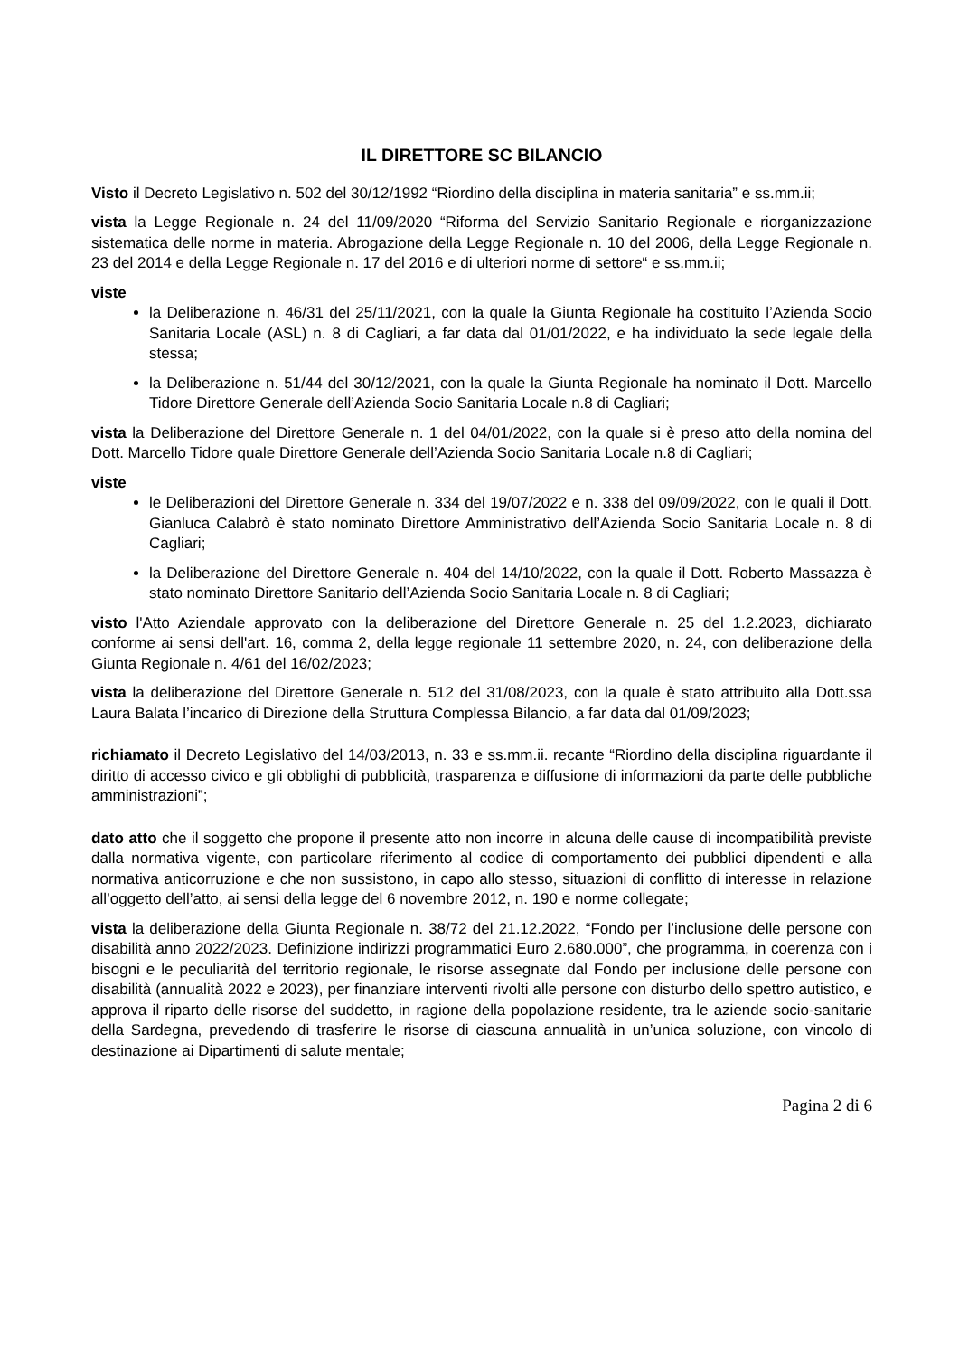IL DIRETTORE SC BILANCIO
Visto il Decreto Legislativo n. 502 del 30/12/1992 “Riordino della disciplina in materia sanitaria” e ss.mm.ii;
vista la Legge Regionale n. 24 del 11/09/2020 “Riforma del Servizio Sanitario Regionale e riorganizzazione sistematica delle norme in materia. Abrogazione della Legge Regionale n. 10 del 2006, della Legge Regionale n. 23 del 2014 e della Legge Regionale n. 17 del 2016 e di ulteriori norme di settore“ e ss.mm.ii;
viste
la Deliberazione n. 46/31 del 25/11/2021, con la quale la Giunta Regionale ha costituito l’Azienda Socio Sanitaria Locale (ASL) n. 8 di Cagliari, a far data dal 01/01/2022, e ha individuato la sede legale della stessa;
la Deliberazione n. 51/44 del 30/12/2021, con la quale la Giunta Regionale ha nominato il Dott. Marcello Tidore Direttore Generale dell’Azienda Socio Sanitaria Locale n.8 di Cagliari;
vista la Deliberazione del Direttore Generale n. 1 del 04/01/2022, con la quale si è preso atto della nomina del Dott. Marcello Tidore quale Direttore Generale dell’Azienda Socio Sanitaria Locale n.8 di Cagliari;
viste
le Deliberazioni del Direttore Generale n. 334 del 19/07/2022 e n. 338 del 09/09/2022, con le quali il Dott. Gianluca Calabrò è stato nominato Direttore Amministrativo dell’Azienda Socio Sanitaria Locale n. 8 di Cagliari;
la Deliberazione del Direttore Generale n. 404 del 14/10/2022, con la quale il Dott. Roberto Massazza è stato nominato Direttore Sanitario dell’Azienda Socio Sanitaria Locale n. 8 di Cagliari;
visto l'Atto Aziendale approvato con la deliberazione del Direttore Generale n. 25 del 1.2.2023, dichiarato conforme ai sensi dell'art. 16, comma 2, della legge regionale 11 settembre 2020, n. 24, con deliberazione della Giunta Regionale n. 4/61 del 16/02/2023;
vista la deliberazione del Direttore Generale n. 512 del 31/08/2023, con la quale è stato attribuito alla Dott.ssa Laura Balata l’incarico di Direzione della Struttura Complessa Bilancio, a far data dal 01/09/2023;
richiamato il Decreto Legislativo del 14/03/2013, n. 33 e ss.mm.ii. recante “Riordino della disciplina riguardante il diritto di accesso civico e gli obblighi di pubblicità, trasparenza e diffusione di informazioni da parte delle pubbliche amministrazioni”;
dato atto che il soggetto che propone il presente atto non incorre in alcuna delle cause di incompatibilità previste dalla normativa vigente, con particolare riferimento al codice di comportamento dei pubblici dipendenti e alla normativa anticorruzione e che non sussistono, in capo allo stesso, situazioni di conflitto di interesse in relazione all’oggetto dell’atto, ai sensi della legge del 6 novembre 2012, n. 190 e norme collegate;
vista la deliberazione della Giunta Regionale n. 38/72 del 21.12.2022, “Fondo per l’inclusione delle persone con disabilità anno 2022/2023. Definizione indirizzi programmatici Euro 2.680.000”, che programma, in coerenza con i bisogni e le peculiarità del territorio regionale, le risorse assegnate dal Fondo per inclusione delle persone con disabilità (annualità 2022 e 2023), per finanziare interventi rivolti alle persone con disturbo dello spettro autistico, e approva il riparto delle risorse del suddetto, in ragione della popolazione residente, tra le aziende socio-sanitarie della Sardegna, prevedendo di trasferire le risorse di ciascuna annualità in un’unica soluzione, con vincolo di destinazione ai Dipartimenti di salute mentale;
Pagina 2 di 6